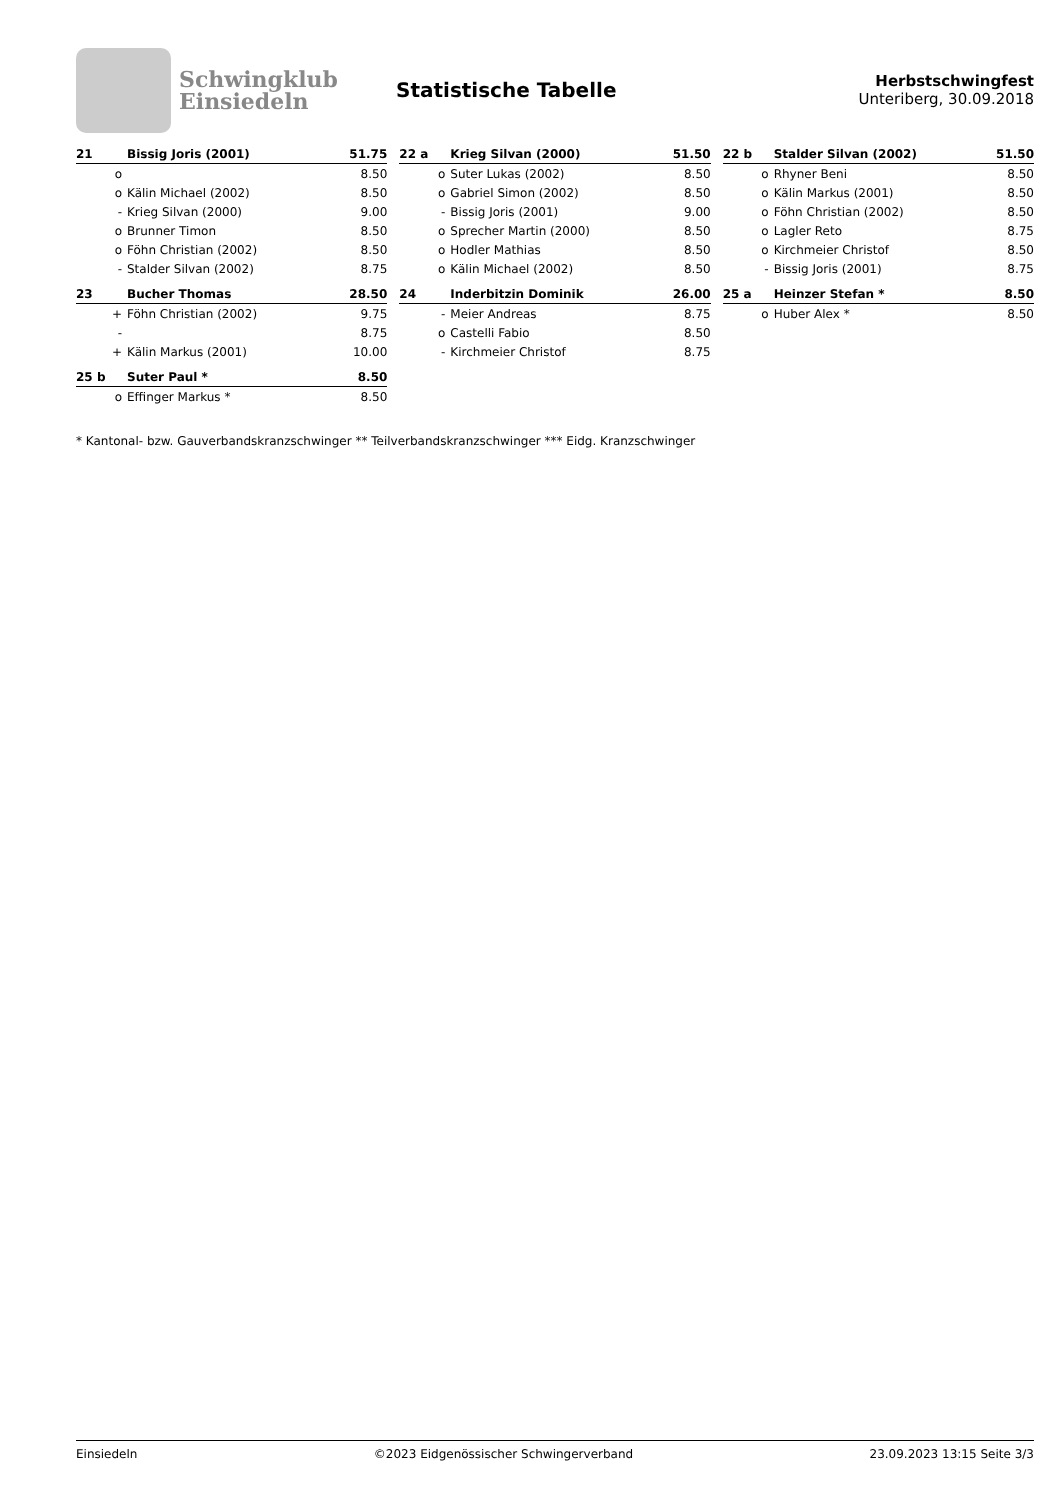Schwingklub
Einsiedeln
Statistische Tabelle
Herbstschwingfest
Unteriberg, 30.09.2018
| 21 | Bissig Joris (2001) | 51.75 |
| --- | --- | --- |
| o | | 8.50 |
| o | Kälin Michael (2002) | 8.50 |
| - | Krieg Silvan (2000) | 9.00 |
| o | Brunner Timon | 8.50 |
| o | Föhn Christian (2002) | 8.50 |
| - | Stalder Silvan (2002) | 8.75 |
| 22 a | Krieg Silvan (2000) | 51.50 |
| --- | --- | --- |
| o | Suter Lukas (2002) | 8.50 |
| o | Gabriel Simon (2002) | 8.50 |
| - | Bissig Joris (2001) | 9.00 |
| o | Sprecher Martin (2000) | 8.50 |
| o | Hodler Mathias | 8.50 |
| o | Kälin Michael (2002) | 8.50 |
| 22 b | Stalder Silvan (2002) | 51.50 |
| --- | --- | --- |
| o | Rhyner Beni | 8.50 |
| o | Kälin Markus (2001) | 8.50 |
| o | Föhn Christian (2002) | 8.50 |
| o | Lagler Reto | 8.75 |
| o | Kirchmeier Christof | 8.50 |
| - | Bissig Joris (2001) | 8.75 |
| 23 | Bucher Thomas | 28.50 |
| --- | --- | --- |
| + | Föhn Christian (2002) | 9.75 |
| - | | 8.75 |
| + | Kälin Markus (2001) | 10.00 |
| 24 | Inderbitzin Dominik | 26.00 |
| --- | --- | --- |
| - | Meier Andreas | 8.75 |
| o | Castelli Fabio | 8.50 |
| - | Kirchmeier Christof | 8.75 |
| 25 a | Heinzer Stefan * | 8.50 |
| --- | --- | --- |
| o | Huber Alex * | 8.50 |
| 25 b | Suter Paul * | 8.50 |
| --- | --- | --- |
| o | Effinger Markus * | 8.50 |
* Kantonal- bzw. Gauverbandskranzschwinger ** Teilverbandskranzschwinger *** Eidg. Kranzschwinger
Einsiedeln ©2023 Eidgenössischer Schwingerverband 23.09.2023 13:15 Seite 3/3